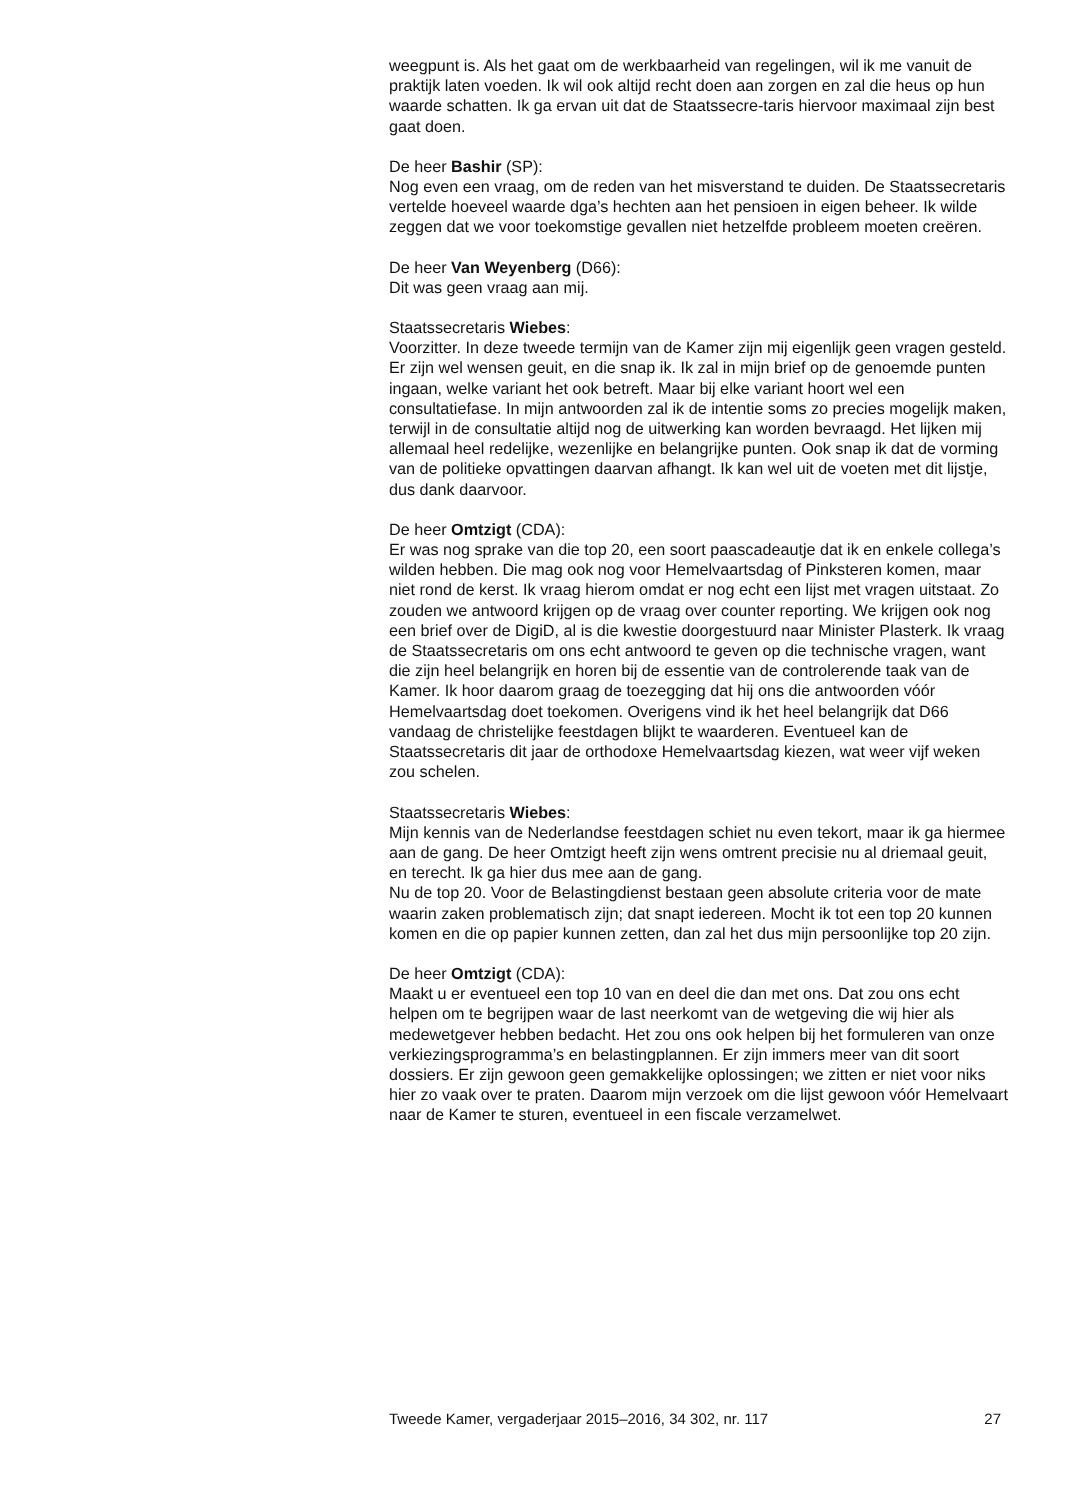weegpunt is. Als het gaat om de werkbaarheid van regelingen, wil ik me vanuit de praktijk laten voeden. Ik wil ook altijd recht doen aan zorgen en zal die heus op hun waarde schatten. Ik ga ervan uit dat de Staatssecre-taris hiervoor maximaal zijn best gaat doen.
De heer Bashir (SP):
Nog even een vraag, om de reden van het misverstand te duiden. De Staatssecretaris vertelde hoeveel waarde dga’s hechten aan het pensioen in eigen beheer. Ik wilde zeggen dat we voor toekomstige gevallen niet hetzelfde probleem moeten creëren.
De heer Van Weyenberg (D66):
Dit was geen vraag aan mij.
Staatssecretaris Wiebes:
Voorzitter. In deze tweede termijn van de Kamer zijn mij eigenlijk geen vragen gesteld. Er zijn wel wensen geuit, en die snap ik. Ik zal in mijn brief op de genoemde punten ingaan, welke variant het ook betreft. Maar bij elke variant hoort wel een consultatiefase. In mijn antwoorden zal ik de intentie soms zo precies mogelijk maken, terwijl in de consultatie altijd nog de uitwerking kan worden bevraagd. Het lijken mij allemaal heel redelijke, wezenlijke en belangrijke punten. Ook snap ik dat de vorming van de politieke opvattingen daarvan afhangt. Ik kan wel uit de voeten met dit lijstje, dus dank daarvoor.
De heer Omtzigt (CDA):
Er was nog sprake van die top 20, een soort paascadeautje dat ik en enkele collega’s wilden hebben. Die mag ook nog voor Hemelvaartsdag of Pinksteren komen, maar niet rond de kerst. Ik vraag hierom omdat er nog echt een lijst met vragen uitstaat. Zo zouden we antwoord krijgen op de vraag over counter reporting. We krijgen ook nog een brief over de DigiD, al is die kwestie doorgestuurd naar Minister Plasterk. Ik vraag de Staatssecretaris om ons echt antwoord te geven op die technische vragen, want die zijn heel belangrijk en horen bij de essentie van de controlerende taak van de Kamer. Ik hoor daarom graag de toezegging dat hij ons die antwoorden vóór Hemelvaartsdag doet toekomen. Overigens vind ik het heel belangrijk dat D66 vandaag de christelijke feestdagen blijkt te waarderen. Eventueel kan de Staatssecretaris dit jaar de orthodoxe Hemelvaartsdag kiezen, wat weer vijf weken zou schelen.
Staatssecretaris Wiebes:
Mijn kennis van de Nederlandse feestdagen schiet nu even tekort, maar ik ga hiermee aan de gang. De heer Omtzigt heeft zijn wens omtrent precisie nu al driemaal geuit, en terecht. Ik ga hier dus mee aan de gang.
Nu de top 20. Voor de Belastingdienst bestaan geen absolute criteria voor de mate waarin zaken problematisch zijn; dat snapt iedereen. Mocht ik tot een top 20 kunnen komen en die op papier kunnen zetten, dan zal het dus mijn persoonlijke top 20 zijn.
De heer Omtzigt (CDA):
Maakt u er eventueel een top 10 van en deel die dan met ons. Dat zou ons echt helpen om te begrijpen waar de last neerkomt van de wetgeving die wij hier als medewetgever hebben bedacht. Het zou ons ook helpen bij het formuleren van onze verkiezingsprogramma’s en belastingplannen. Er zijn immers meer van dit soort dossiers. Er zijn gewoon geen gemakkelijke oplossingen; we zitten er niet voor niks hier zo vaak over te praten. Daarom mijn verzoek om die lijst gewoon vóór Hemelvaart naar de Kamer te sturen, eventueel in een fiscale verzamelwet.
Tweede Kamer, vergaderjaar 2015–2016, 34 302, nr. 117 27